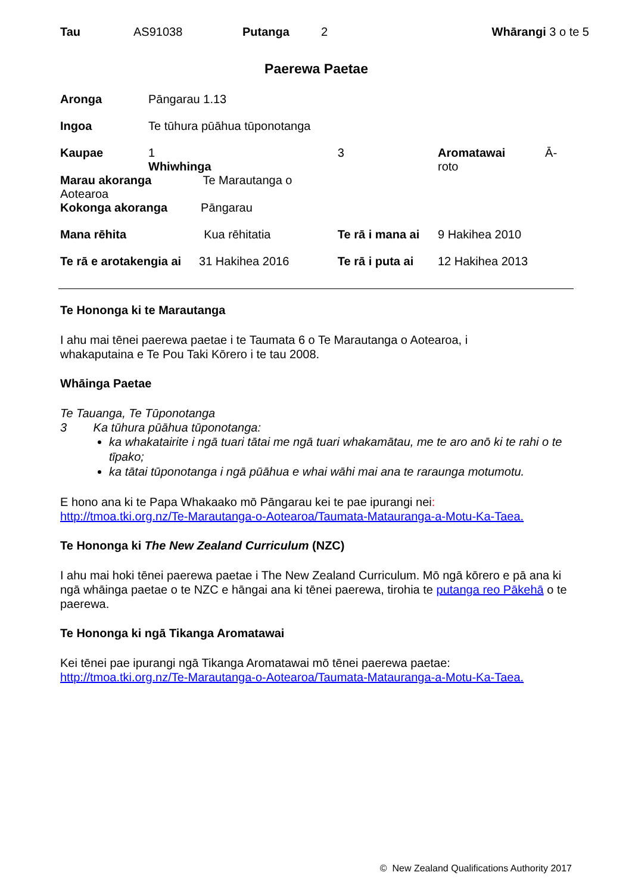| Tau | AS91038 | Putanga | 2 | Whārangi 3 o te 5 |
Paerewa Paetae
| Aronga | Pāngarau 1.13 | | | |
| Ingoa | Te tūhura pūāhua tūponotanga | | | |
| Kaupae | 1 Whiwhinga | 3 | Aromatawai Ā-roto | |
| Marau akoranga Te Marautanga o Aotearoa | | | | |
| Kokonga akoranga Pāngarau | | | | |
| Mana rēhita Kua rēhitatia | | Te rā i mana ai | | 9 Hakihea 2010 |
| Te rā e arotakengia ai 31 Hakihea 2016 | | Te rā i puta ai | | 12 Hakihea 2013 |
Te Hononga ki te Marautanga
I ahu mai tēnei paerewa paetae i te Taumata 6 o Te Marautanga o Aotearoa, i
whakaputaina e Te Pou Taki Kōrero i te tau 2008.
Whāinga Paetae
Te Tauanga, Te Tūponotanga
3 Ka tūhura pūāhua tūponotanga:
ka whakatairite i ngā tuari tātai me ngā tuari whakamātau, me te aro anō ki te rahi o te tīpako;
ka tātai tūponotanga i ngā pūāhua e whai wāhi mai ana te raraunga motumotu.
E hono ana ki te Papa Whakaako mō Pāngarau kei te pae ipurangi nei:
http://tmoa.tki.org.nz/Te-Marautanga-o-Aotearoa/Taumata-Matauranga-a-Motu-Ka-Taea.
Te Hononga ki The New Zealand Curriculum (NZC)
I ahu mai hoki tēnei paerewa paetae i The New Zealand Curriculum. Mō ngā kōrero e pā ana ki ngā whāinga paetae o te NZC e hāngai ana ki tēnei paerewa, tirohia te putanga reo Pākehā o te paerewa.
Te Hononga ki ngā Tikanga Aromatawai
Kei tēnei pae ipurangi ngā Tikanga Aromatawai mō tēnei paerewa paetae:
http://tmoa.tki.org.nz/Te-Marautanga-o-Aotearoa/Taumata-Matauranga-a-Motu-Ka-Taea.
© New Zealand Qualifications Authority 2017